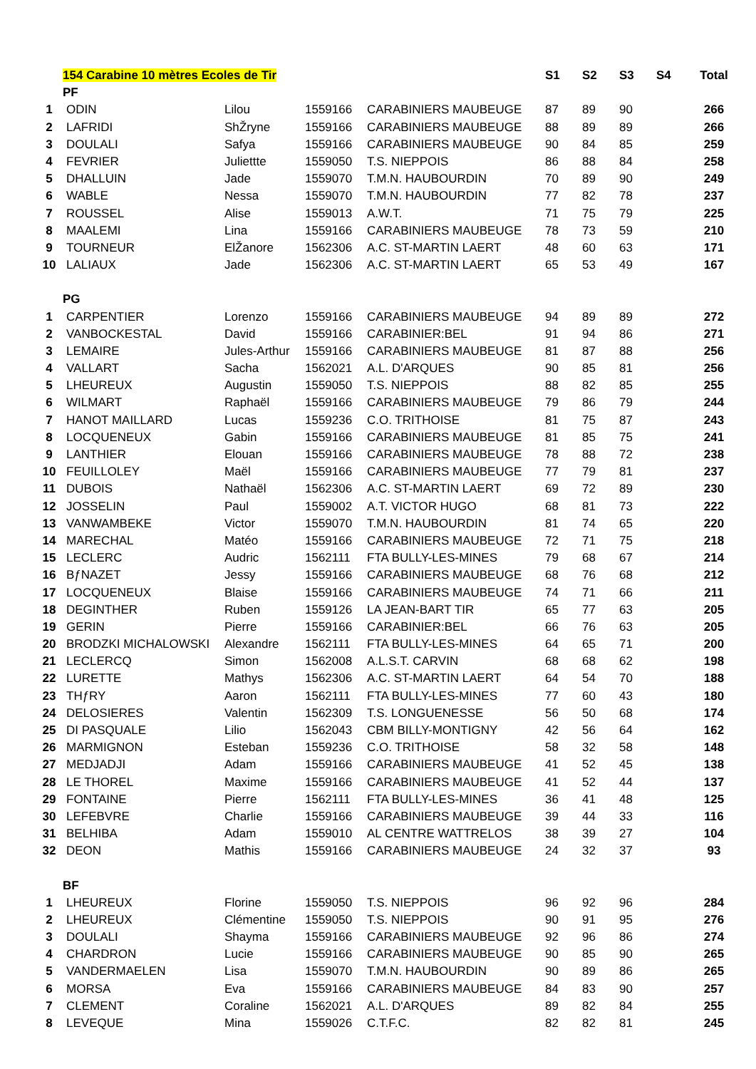| | 154 Carabine 10 mètres Ecoles de Tir | | | | S1 | S2 | S3 | S4 | Total |
| | PF | | | | | | | | |
| 1 | ODIN | Lilou | 1559166 | CARABINIERS MAUBEUGE | 87 | 89 | 90 | | 266 |
| 2 | LAFRIDI | ShŽryne | 1559166 | CARABINIERS MAUBEUGE | 88 | 89 | 89 | | 266 |
| 3 | DOULALI | Safya | 1559166 | CARABINIERS MAUBEUGE | 90 | 84 | 85 | | 259 |
| 4 | FEVRIER | Juliettte | 1559050 | T.S. NIEPPOIS | 86 | 88 | 84 | | 258 |
| 5 | DHALLUIN | Jade | 1559070 | T.M.N. HAUBOURDIN | 70 | 89 | 90 | | 249 |
| 6 | WABLE | Nessa | 1559070 | T.M.N. HAUBOURDIN | 77 | 82 | 78 | | 237 |
| 7 | ROUSSEL | Alise | 1559013 | A.W.T. | 71 | 75 | 79 | | 225 |
| 8 | MAALEMI | Lina | 1559166 | CARABINIERS MAUBEUGE | 78 | 73 | 59 | | 210 |
| 9 | TOURNEUR | ElŽanore | 1562306 | A.C. ST-MARTIN LAERT | 48 | 60 | 63 | | 171 |
| 10 | LALIAUX | Jade | 1562306 | A.C. ST-MARTIN LAERT | 65 | 53 | 49 | | 167 |
| | PG | | | | | | | | |
| 1 | CARPENTIER | Lorenzo | 1559166 | CARABINIERS MAUBEUGE | 94 | 89 | 89 | | 272 |
| 2 | VANBOCKESTAL | David | 1559166 | CARABINIER:BEL | 91 | 94 | 86 | | 271 |
| 3 | LEMAIRE | Jules-Arthur | 1559166 | CARABINIERS MAUBEUGE | 81 | 87 | 88 | | 256 |
| 4 | VALLART | Sacha | 1562021 | A.L. D'ARQUES | 90 | 85 | 81 | | 256 |
| 5 | LHEUREUX | Augustin | 1559050 | T.S. NIEPPOIS | 88 | 82 | 85 | | 255 |
| 6 | WILMART | Raphaël | 1559166 | CARABINIERS MAUBEUGE | 79 | 86 | 79 | | 244 |
| 7 | HANOT MAILLARD | Lucas | 1559236 | C.O. TRITHOISE | 81 | 75 | 87 | | 243 |
| 8 | LOCQUENEUX | Gabin | 1559166 | CARABINIERS MAUBEUGE | 81 | 85 | 75 | | 241 |
| 9 | LANTHIER | Elouan | 1559166 | CARABINIERS MAUBEUGE | 78 | 88 | 72 | | 238 |
| 10 | FEUILLOLEY | Maël | 1559166 | CARABINIERS MAUBEUGE | 77 | 79 | 81 | | 237 |
| 11 | DUBOIS | Nathaël | 1562306 | A.C. ST-MARTIN LAERT | 69 | 72 | 89 | | 230 |
| 12 | JOSSELIN | Paul | 1559002 | A.T. VICTOR HUGO | 68 | 81 | 73 | | 222 |
| 13 | VANWAMBEKE | Victor | 1559070 | T.M.N. HAUBOURDIN | 81 | 74 | 65 | | 220 |
| 14 | MARECHAL | Matéo | 1559166 | CARABINIERS MAUBEUGE | 72 | 71 | 75 | | 218 |
| 15 | LECLERC | Audric | 1562111 | FTA BULLY-LES-MINES | 79 | 68 | 67 | | 214 |
| 16 | BƒNAZET | Jessy | 1559166 | CARABINIERS MAUBEUGE | 68 | 76 | 68 | | 212 |
| 17 | LOCQUENEUX | Blaise | 1559166 | CARABINIERS MAUBEUGE | 74 | 71 | 66 | | 211 |
| 18 | DEGINTHER | Ruben | 1559126 | LA JEAN-BART TIR | 65 | 77 | 63 | | 205 |
| 19 | GERIN | Pierre | 1559166 | CARABINIER:BEL | 66 | 76 | 63 | | 205 |
| 20 | BRODZKI MICHALOWSKI | Alexandre | 1562111 | FTA BULLY-LES-MINES | 64 | 65 | 71 | | 200 |
| 21 | LECLERCQ | Simon | 1562008 | A.L.S.T. CARVIN | 68 | 68 | 62 | | 198 |
| 22 | LURETTE | Mathys | 1562306 | A.C. ST-MARTIN LAERT | 64 | 54 | 70 | | 188 |
| 23 | THƒRY | Aaron | 1562111 | FTA BULLY-LES-MINES | 77 | 60 | 43 | | 180 |
| 24 | DELOSIERES | Valentin | 1562309 | T.S. LONGUENESSE | 56 | 50 | 68 | | 174 |
| 25 | DI PASQUALE | Lilio | 1562043 | CBM BILLY-MONTIGNY | 42 | 56 | 64 | | 162 |
| 26 | MARMIGNON | Esteban | 1559236 | C.O. TRITHOISE | 58 | 32 | 58 | | 148 |
| 27 | MEDJADJI | Adam | 1559166 | CARABINIERS MAUBEUGE | 41 | 52 | 45 | | 138 |
| 28 | LE THOREL | Maxime | 1559166 | CARABINIERS MAUBEUGE | 41 | 52 | 44 | | 137 |
| 29 | FONTAINE | Pierre | 1562111 | FTA BULLY-LES-MINES | 36 | 41 | 48 | | 125 |
| 30 | LEFEBVRE | Charlie | 1559166 | CARABINIERS MAUBEUGE | 39 | 44 | 33 | | 116 |
| 31 | BELHIBA | Adam | 1559010 | AL CENTRE WATTRELOS | 38 | 39 | 27 | | 104 |
| 32 | DEON | Mathis | 1559166 | CARABINIERS MAUBEUGE | 24 | 32 | 37 | | 93 |
| | BF | | | | | | | | |
| 1 | LHEUREUX | Florine | 1559050 | T.S. NIEPPOIS | 96 | 92 | 96 | | 284 |
| 2 | LHEUREUX | Clémentine | 1559050 | T.S. NIEPPOIS | 90 | 91 | 95 | | 276 |
| 3 | DOULALI | Shayma | 1559166 | CARABINIERS MAUBEUGE | 92 | 96 | 86 | | 274 |
| 4 | CHARDRON | Lucie | 1559166 | CARABINIERS MAUBEUGE | 90 | 85 | 90 | | 265 |
| 5 | VANDERMAELEN | Lisa | 1559070 | T.M.N. HAUBOURDIN | 90 | 89 | 86 | | 265 |
| 6 | MORSA | Eva | 1559166 | CARABINIERS MAUBEUGE | 84 | 83 | 90 | | 257 |
| 7 | CLEMENT | Coraline | 1562021 | A.L. D'ARQUES | 89 | 82 | 84 | | 255 |
| 8 | LEVEQUE | Mina | 1559026 | C.T.F.C. | 82 | 82 | 81 | | 245 |